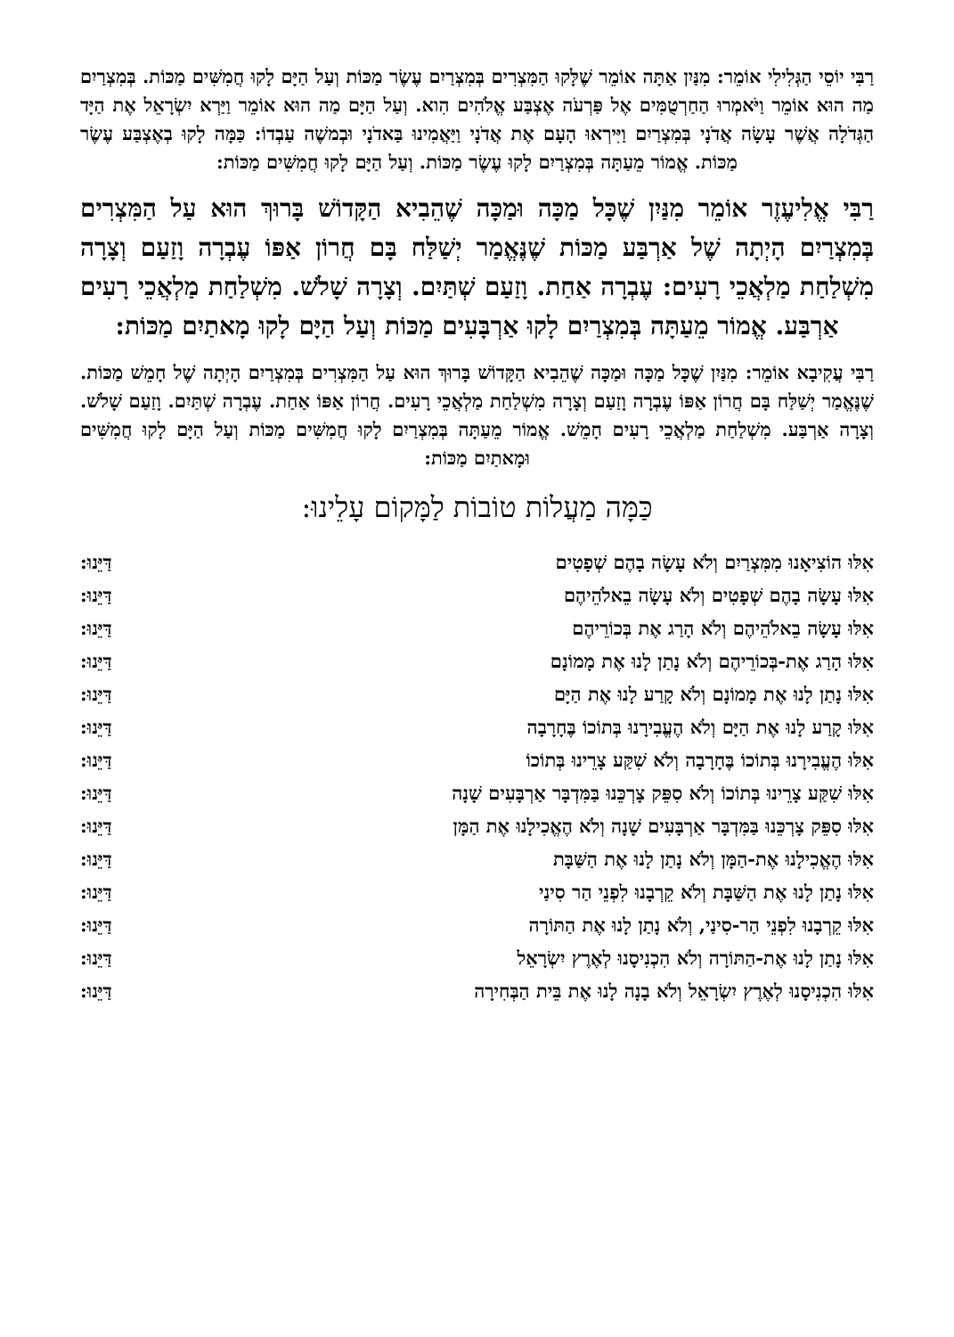רַבִּי יוֹסֵי הַגְּלִילִי אוֹמֵר: מִנַּיִן אַתָּה אוֹמֵר שֶׁלָּקוּ הַמִּצְרִים בְּמִצְרַיִם עֶשֶׂר מַכּוֹת וְעַל הַיָּם לָקוּ חֲמִשִּׁים מַכּוֹת. בְּמִצְרַיִם מַה הוּא אוֹמֵר וַיֹּאמְרוּ הַחַרְטֻמִּים אֶל פַּרְעֹה אֶצְבַּע אֱלֹהִים הִוא. וְעַל הַיָּם מַה הוּא אוֹמֵר וַיַּרְא יִשְׂרָאֵל אֶת הַיָּד הַגְּדֹלָה אֲשֶׁר עָשָׂה אֲדֹנָי בְּמִצְרַיִם וַיִּירְאוּ הָעָם אֶת אֲדֹנָי וַיַּאֲמִינוּ בַּאדֹנָי וּבְמשֶׁה עַבְדוֹ: כַּמָּה לָקוּ בְאֶצְבַּע עֶשֶׂר מַכּוֹת. אֱמוֹר מֵעַתָּה בְּמִצְרַיִם לָקוּ עֶשֶׂר מַכּוֹת. וְעַל הַיָּם לָקוּ חֲמִשִּׁים מַכּוֹת:
רַבִּי אֱלִיעֶזֶר אוֹמֵר מִנַּיִן שֶׁכָּל מַכָּה וּמַכָּה שֶׁהֵבִיא הַקָּדוֹשׁ בָּרוּךְ הוּא עַל הַמִּצְרִים בְּמִצְרַיִם הָיְתָה שֶׁל אַרְבַּע מַכּוֹת שֶׁנֶּאֱמַר יְשַׁלַּח בָּם חֲרוֹן אַפּוֹ עֶבְרָה וָזַעַם וְצָרָה מִשְׁלַחַת מַלְאֲכֵי רָעִים: עֶבְרָה אַחַת. וָזַעַם שְׁתַּיִם. וְצָרָה שָׁלֹשׁ. מִשְׁלַחַת מַלְאֲכֵי רָעִים אַרְבַּע. אֱמוֹר מֵעַתָּה בְּמִצְרַיִם לָקוּ אַרְבָּעִים מַכּוֹת וְעַל הַיָּם לָקוּ מָאתַיִם מַכּוֹת:
רַבִּי עֲקִיבָא אוֹמֵר: מִנַּיִן שֶׁכָּל מַכָּה וּמַכָּה שֶׁהֵבִיא הַקָּדוֹשׁ בָּרוּךְ הוּא עַל הַמִּצְרִים בְּמִצְרַיִם הָיְתָה שֶׁל חָמֵשׁ מַכּוֹת. שֶׁנֶּאֱמַר יְשַׁלַּח בָּם חֲרוֹן אַפּוֹ עֶבְרָה וָזַעַם וְצָרָה מִשְׁלַחַת מַלְאֲכֵי רָעִים. חֲרוֹן אַפּוֹ אַחַת. עֶבְרָה שְׁתַּיִם. וָזַעַם שָׁלֹשׁ. וְצָרָה אַרְבַּע. מִשְׁלַחַת מַלְאֲכֵי רָעִים חָמֵשׁ. אֱמוֹר מֵעַתָּה בְּמִצְרַיִם לָקוּ חֲמִשִּׁים מַכּוֹת וְעַל הַיָּם לָקוּ חֲמִשִּׁים וּמָאתַיִם מַכּוֹת:
כַּמָּה מַעֲלוֹת טוֹבוֹת לַמָּקוֹם עָלֵינוּ:
אִלּוּ הוֹצִיאָנוּ מִמִּצְרַיִם וְלֹא עָשָׂה בָהֶם שְׁפָטִים דַּיֵּנוּ:
אִלּוּ עָשָׂה בָהֶם שְׁפָטִים וְלֹא עָשָׂה בֵאלֹהֵיהֶם דַּיֵּנוּ:
אִלּוּ עָשָׂה בֵאלֹהֵיהֶם וְלֹא הָרַג אֶת בְּכוֹרֵיהֶם דַּיֵּנוּ:
אִלּוּ הָרַג אֶת-בְּכוֹרֵיהֶם וְלֹא נָתַן לָנוּ אֶת מָמוֹנָם דַּיֵּנוּ:
אִלּוּ נָתַן לָנוּ אֶת מָמוֹנָם וְלֹא קָרַע לָנוּ אֶת הַיָּם דַּיֵּנוּ:
אִלּוּ קָרַע לָנוּ אֶת הַיָּם וְלֹא הֶעֱבִירָנוּ בְּתוֹכוֹ בֶּחָרָבָה דַּיֵּנוּ:
אִלּוּ הֶעֱבִירָנוּ בְּתוֹכוֹ בֶּחָרָבָה וְלֹא שִׁקַּע צָרֵינוּ בְּתוֹכוֹ דַּיֵּנוּ:
אִלּוּ שִׁקַּע צָרֵינוּ בְּתוֹכוֹ וְלֹא סִפֵּק צָרְכֵּנוּ בַּמִּדְבָּר אַרְבָּעִים שָׁנָה דַּיֵּנוּ:
אִלּוּ סִפֵּק צָרְכֵּנוּ בַּמִּדְבָּר אַרְבָּעִים שָׁנָה וְלֹא הֶאֱכִילָנוּ אֶת הַמָּן דַּיֵּנוּ:
אִלּוּ הֶאֱכִילָנוּ אֶת-הַמָּן וְלֹא נָתַן לָנוּ אֶת הַשַּׁבָּת דַּיֵּנוּ:
אִלּוּ נָתַן לָנוּ אֶת הַשַּׁבָּת וְלֹא קֵרְבָנוּ לִפְנֵי הַר סִינַי דַּיֵּנוּ:
אִלּוּ קֵרְבָנוּ לִפְנֵי הַר-סִינַי, וְלֹא נָתַן לָנוּ אֶת הַתּוֹרָה דַּיֵּנוּ:
אִלּוּ נָתַן לָנוּ אֶת-הַתּוֹרָה וְלֹא הִכְנִיסָנוּ לְאֶרֶץ יִשְׂרָאֵל דַּיֵּנוּ:
אִלּוּ הִכְנִיסָנוּ לְאֶרֶץ יִשְׂרָאֵל וְלֹא בָנָה לָנוּ אֶת בֵּית הַבְּחִירָה דַּיֵּנוּ: